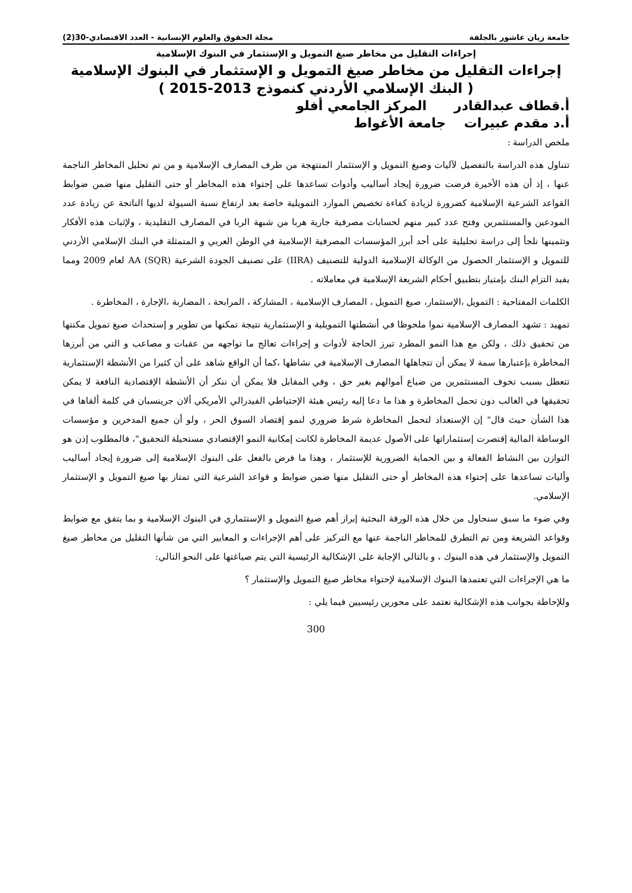جامعة زيان عاشور بالجلفة مجلة الحقوق والعلوم الإنسانية - العدد الاقتصادي-30(2)
إجراءات التقليل من مخاطر صيغ التمويل و الإستثمار في البنوك الإسلامية
إجراءات التقليل من مخاطر صيغ التمويل و الإستثمار في البنوك الإسلامية
( البنك الإسلامي الأردني كنموذج 2013-2015 )
أ.قطاف عبدالقادر المركز الجامعي أفلو
أ.د مقدم عبيرات جامعة الأغواط
ملخص الدراسة :
تتناول هذه الدراسة بالتفصيل لآليات وصيغ التمويل و الإستثمار المنتهجة من طرف المصارف الإسلامية و من تم تحليل المخاطر الناجمة عنها ، إذ أن هذه الأخيرة فرضت ضرورة إيجاد أساليب وأدوات تساعدها على إحتواء هذه المخاطر أو حتى التقليل منها ضمن ضوابط القواعد الشرعية الإسلامية كضرورة لزيادة كفاءة تخصيص الموارد التمويلية خاصة بعد ارتفاع نسبة السيولة لديها الناتجة عن زيادة عدد المودعين والمستثمرين وفتح عدد كبير منهم لحسابات مصرفية جارية هربا من شبهة الربا في المصارف التقليدية ، ولإثبات هذه الأفكار وتثمينها نلجأ إلى دراسة تحليلية على أحد أبرز المؤسسات المصرفية الإسلامية في الوطن العربي و المتمثلة في البنك الإسلامي الأردني للتمويل و الإستثمار الحصول من الوكالة الإسلامية الدولية للتصنيف (IIRA) على تصنيف الجودة الشرعية (AA (SQR لعام 2009 ومما يفيد التزام البنك بإمتياز بتطبيق أحكام الشريعة الإسلامية في معاملاته .
الكلمات المفتاحية : التمويل ،الإستثمار، صيغ التمويل ، المصارف الإسلامية ، المشاركة ، المرابحة ، المضاربة ،الإجارة ، المخاطرة .
تمهيد : تشهد المصارف الإسلامية نموا ملحوظا في أنشطتها التمويلية و الإستثمارية نتيجة تمكنها من تطوير و إستحداث صيغ تمويل مكنتها من تحقيق ذلك ، ولكن مع هذا النمو المطرد تبرز الحاجة لأدوات و إجراءات تعالج ما تواجهه من عقبات و مصاعب و التي من أبرزها المخاطرة بإعتبارها سمة لا يمكن أن تتجاهلها المصارف الإسلامية في نشاطها ،كما أن الواقع شاهد على أن كثيرا من الأنشطة الإستثمارية تتعطل بسبب تخوف المستثمرين من ضياع أموالهم بغير حق ، وفي المقابل فلا يمكن أن ننكر أن الأنشطة الإقتصادية النافعة لا يمكن تحقيقها في الغالب دون تحمل المخاطرة و هذا ما دعا إليه رئيس هيئة الإحتياطي الفيدرالي الأمريكي ألان جرينسبان في كلمة ألقاها في هذا الشأن حيث قال" إن الإستعداد لتحمل المخاطرة شرط ضروري لنمو إقتصاد السوق الحر ، ولو أن جميع المدخرين و مؤسسات الوساطة المالية إقتصرت إستثماراتها على الأصول عديمة المخاطرة لكانت إمكانية النمو الإقتصادي مستحيلة التحقيق"، فالمطلوب إذن هو التوازن بين النشاط الفعالة و بين الحماية الضرورية للإستثمار ، وهذا ما فرض بالفعل على البنوك الإسلامية إلى ضرورة إيجاد أساليب وأليات تساعدها على إحتواء هذه المخاطر أو حتى التقليل منها ضمن ضوابط و قواعد الشرعية التي تمتاز بها صيغ التمويل و الإستثمار الإسلامي.
وفي ضوء ما سبق سنحاول من خلال هذه الورقة البحثية إبراز أهم صيغ التمويل و الإستثماري في البنوك الإسلامية و بما يتفق مع ضوابط وقواعد الشريعة ومن تم التطرق للمخاطر الناجمة عنها مع التركيز على أهم الإجراءات و المعايير التي من شأنها التقليل من مخاطر صيغ التمويل والإستثمار في هذه البنوك ، و بالتالي الإجابة على الإشكالية الرئيسية التي يتم صياغتها على النحو التالي:
ما هي الإجراءات التي تعتمدها البنوك الإسلامية لإحتواء مخاطر صيغ التمويل والإستثمار ؟
وللإحاطة بجوانب هذه الإشكالية نعتمد على محورين رئيسيين فيما يلي :
300